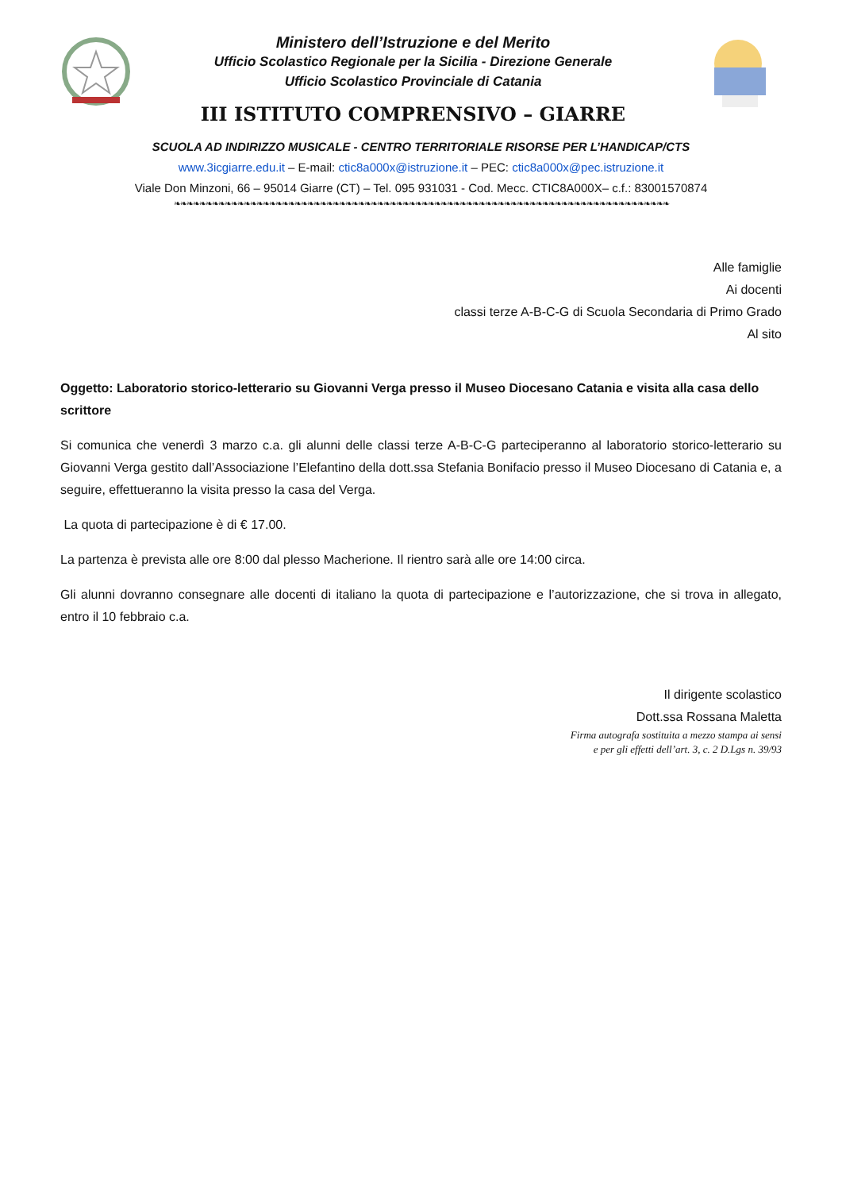Ministero dell’Istruzione e del Merito
Ufficio Scolastico Regionale per la Sicilia - Direzione Generale
Ufficio Scolastico Provinciale di Catania
III ISTITUTO COMPRENSIVO – GIARRE
SCUOLA AD INDIRIZZO MUSICALE - CENTRO TERRITORIALE RISORSE PER L’HANDICAP/CTS
www.3icgiarre.edu.it – E-mail: ctic8a000x@istruzione.it – PEC: ctic8a000x@pec.istruzione.it
Viale Don Minzoni, 66 – 95014 Giarre (CT) – Tel. 095 931031 - Cod. Mecc. CTIC8A000X– c.f.: 83001570874
❧❧❧❧❧❧❧❧❧❧❧❧❧❧❧❧❧❧❧❧❧❧❧❧❧❧❧❧❧❧❧❧❧❧❧❧❧❧❧❧❧❧❧❧❧❧❧❧❧❧❧❧❧❧❧❧❧❧❧❧❧❧❧❧❧❧❧❧❧❧❧❧❧❧❧❧❧❧
Alle famiglie
Ai docenti
classi terze A-B-C-G di Scuola Secondaria di Primo Grado
Al sito
Oggetto: Laboratorio storico-letterario su Giovanni Verga presso il Museo Diocesano Catania e visita alla casa dello scrittore
Si comunica che venerdì 3 marzo c.a. gli alunni delle classi terze A-B-C-G parteciperanno al laboratorio storico-letterario su Giovanni Verga gestito dall’Associazione l’Elefantino della dott.ssa Stefania Bonifacio presso il Museo Diocesano di Catania e, a seguire, effettueranno la visita presso la casa del Verga.
La quota di partecipazione è di € 17.00.
La partenza è prevista alle ore 8:00 dal plesso Macherione. Il rientro sarà alle ore 14:00 circa.
Gli alunni dovranno consegnare alle docenti di italiano la quota di partecipazione e l’autorizzazione, che si trova in allegato, entro il 10 febbraio c.a.
Il dirigente scolastico
Dott.ssa Rossana Maletta
Firma autografa sostituita a mezzo stampa ai sensi
e per gli effetti dell’art. 3, c. 2 D.Lgs n. 39/93